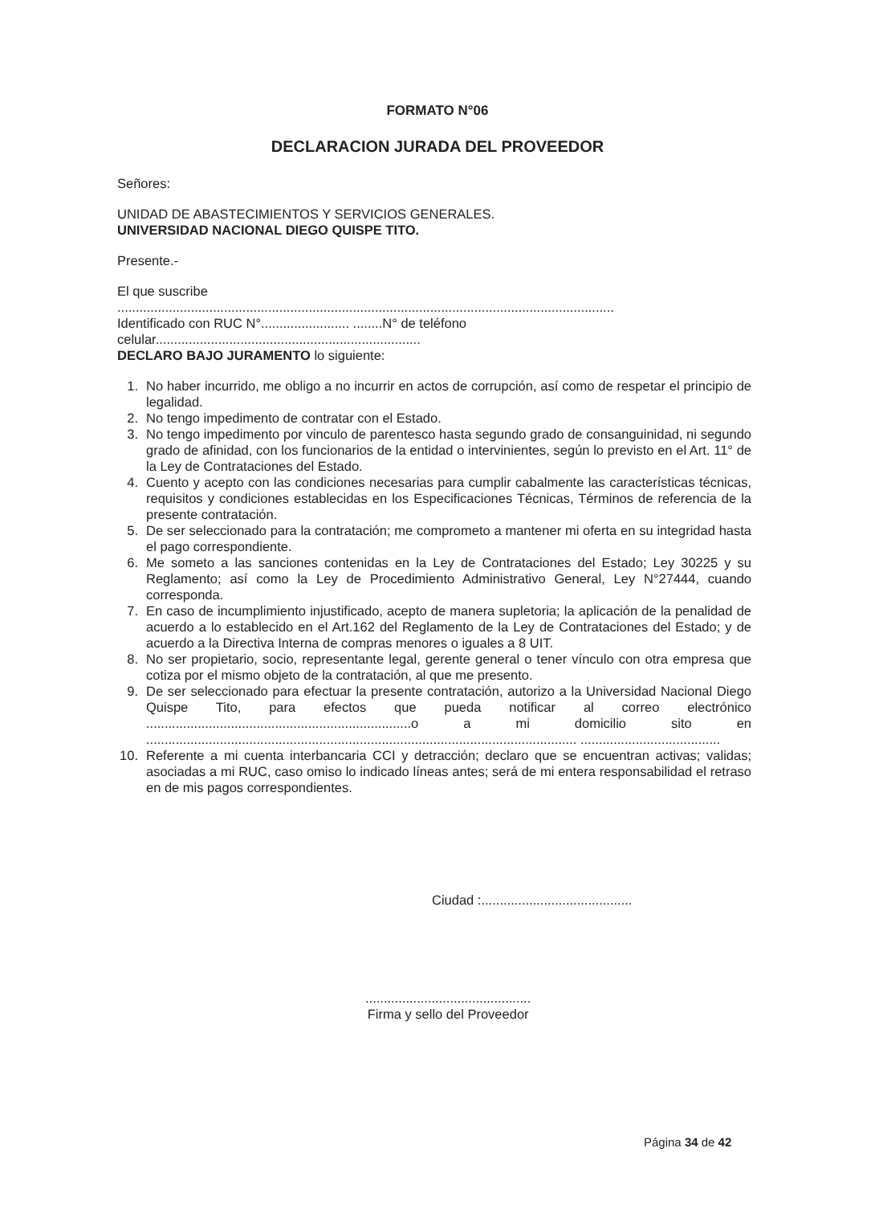FORMATO N°06
DECLARACION JURADA DEL PROVEEDOR
Señores:
UNIDAD DE ABASTECIMIENTOS Y SERVICIOS GENERALES.
UNIVERSIDAD NACIONAL DIEGO QUISPE TITO.
Presente.-
El que suscribe
.......................................................................................................................................
Identificado con RUC N°........................ ........N° de teléfono
celular........................................................................
DECLARO BAJO JURAMENTO lo siguiente:
1. No haber incurrido, me obligo a no incurrir en actos de corrupción, así como de respetar el principio de legalidad.
2. No tengo impedimento de contratar con el Estado.
3. No tengo impedimento por vinculo de parentesco hasta segundo grado de consanguinidad, ni segundo grado de afinidad, con los funcionarios de la entidad o intervinientes, según lo previsto en el Art. 11° de la Ley de Contrataciones del Estado.
4. Cuento y acepto con las condiciones necesarias para cumplir cabalmente las características técnicas, requisitos y condiciones establecidas en los Especificaciones Técnicas, Términos de referencia de la presente contratación.
5. De ser seleccionado para la contratación; me comprometo a mantener mi oferta en su integridad hasta el pago correspondiente.
6. Me someto a las sanciones contenidas en la Ley de Contrataciones del Estado; Ley 30225 y su Reglamento; así como la Ley de Procedimiento Administrativo General, Ley N°27444, cuando corresponda.
7. En caso de incumplimiento injustificado, acepto de manera supletoria; la aplicación de la penalidad de acuerdo a lo establecido en el Art.162 del Reglamento de la Ley de Contrataciones del Estado; y de acuerdo a la Directiva Interna de compras menores o iguales a 8 UIT.
8. No ser propietario, socio, representante legal, gerente general o tener vínculo con otra empresa que cotiza por el mismo objeto de la contratación, al que me presento.
9. De ser seleccionado para efectuar la presente contratación, autorizo a la Universidad Nacional Diego Quispe Tito, para efectos que pueda notificar al correo electrónico ........................................................................o a mi domicilio sito en ..................................................................................................................... ......................................
10. Referente a mi cuenta interbancaria CCI y detracción; declaro que se encuentran activas; validas; asociadas a mi RUC, caso omiso lo indicado líneas antes; será de mi entera responsabilidad el retraso en de mis pagos correspondientes.
Ciudad :.........................................
.............................................
Firma y sello del Proveedor
Página 34 de 42